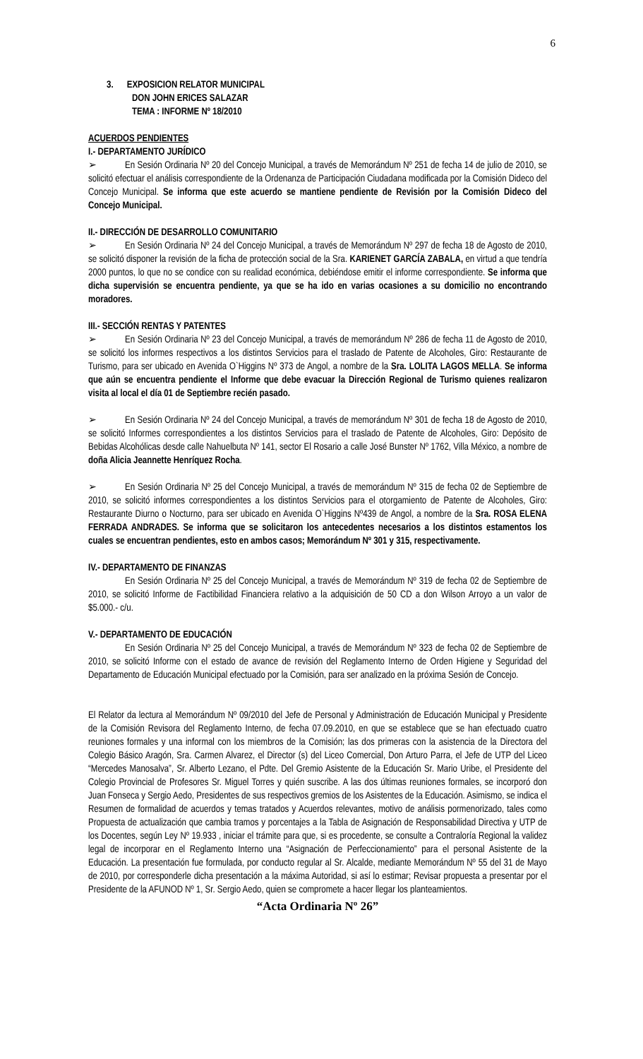6
3. EXPOSICION RELATOR MUNICIPAL
DON JOHN ERICES SALAZAR
TEMA : INFORME Nº 18/2010
ACUERDOS PENDIENTES
I.- DEPARTAMENTO JURÍDICO
➢ En Sesión Ordinaria Nº 20 del Concejo Municipal, a través de Memorándum Nº 251 de fecha 14 de julio de 2010, se solicitó efectuar el análisis correspondiente de la Ordenanza de Participación Ciudadana modificada por la Comisión Dideco del Concejo Municipal. Se informa que este acuerdo se mantiene pendiente de Revisión por la Comisión Dideco del Concejo Municipal.
II.- DIRECCIÓN DE DESARROLLO COMUNITARIO
➢ En Sesión Ordinaria Nº 24 del Concejo Municipal, a través de Memorándum Nº 297 de fecha 18 de Agosto de 2010, se solicitó disponer la revisión de la ficha de protección social de la Sra. KARIENET GARCÍA ZABALA, en virtud a que tendría 2000 puntos, lo que no se condice con su realidad económica, debiéndose emitir el informe correspondiente. Se informa que dicha supervisión se encuentra pendiente, ya que se ha ido en varias ocasiones a su domicilio no encontrando moradores.
III.- SECCIÓN RENTAS Y PATENTES
➢ En Sesión Ordinaria Nº 23 del Concejo Municipal, a través de memorándum Nº 286 de fecha 11 de Agosto de 2010, se solicitó los informes respectivos a los distintos Servicios para el traslado de Patente de Alcoholes, Giro: Restaurante de Turismo, para ser ubicado en Avenida O`Higgins Nº 373 de Angol, a nombre de la Sra. LOLITA LAGOS MELLA. Se informa que aún se encuentra pendiente el Informe que debe evacuar la Dirección Regional de Turismo quienes realizaron visita al local el día 01 de Septiembre recién pasado.
➢ En Sesión Ordinaria Nº 24 del Concejo Municipal, a través de memorándum Nº 301 de fecha 18 de Agosto de 2010, se solicitó Informes correspondientes a los distintos Servicios para el traslado de Patente de Alcoholes, Giro: Depósito de Bebidas Alcohólicas desde calle Nahuelbuta Nº 141, sector El Rosario a calle José Bunster Nº 1762, Villa México, a nombre de doña Alicia Jeannette Henríquez Rocha.
➢ En Sesión Ordinaria Nº 25 del Concejo Municipal, a través de memorándum Nº 315 de fecha 02 de Septiembre de 2010, se solicitó informes correspondientes a los distintos Servicios para el otorgamiento de Patente de Alcoholes, Giro: Restaurante Diurno o Nocturno, para ser ubicado en Avenida O`Higgins Nº439 de Angol, a nombre de la Sra. ROSA ELENA FERRADA ANDRADES. Se informa que se solicitaron los antecedentes necesarios a los distintos estamentos los cuales se encuentran pendientes, esto en ambos casos; Memorándum Nº 301 y 315, respectivamente.
IV.- DEPARTAMENTO DE FINANZAS
En Sesión Ordinaria Nº 25 del Concejo Municipal, a través de Memorándum Nº 319 de fecha 02 de Septiembre de 2010, se solicitó Informe de Factibilidad Financiera relativo a la adquisición de 50 CD a don Wilson Arroyo a un valor de $5.000.- c/u.
V.- DEPARTAMENTO DE EDUCACIÓN
En Sesión Ordinaria Nº 25 del Concejo Municipal, a través de Memorándum Nº 323 de fecha 02 de Septiembre de 2010, se solicitó Informe con el estado de avance de revisión del Reglamento Interno de Orden Higiene y Seguridad del Departamento de Educación Municipal efectuado por la Comisión, para ser analizado en la próxima Sesión de Concejo.
El Relator da lectura al Memorándum Nº 09/2010 del Jefe de Personal y Administración de Educación Municipal y Presidente de la Comisión Revisora del Reglamento Interno, de fecha 07.09.2010, en que se establece que se han efectuado cuatro reuniones formales y una informal con los miembros de la Comisión; las dos primeras con la asistencia de la Directora del Colegio Básico Aragón, Sra. Carmen Alvarez, el Director (s) del Liceo Comercial, Don Arturo Parra, el Jefe de UTP del Liceo “Mercedes Manosalva”, Sr. Alberto Lezano, el Pdte. Del Gremio Asistente de la Educación Sr. Mario Uribe, el Presidente del Colegio Provincial de Profesores Sr. Miguel Torres y quién suscribe. A las dos últimas reuniones formales, se incorporó don Juan Fonseca y Sergio Aedo, Presidentes de sus respectivos gremios de los Asistentes de la Educación. Asimismo, se indica el Resumen de formalidad de acuerdos y temas tratados y Acuerdos relevantes, motivo de análisis pormenorizado, tales como Propuesta de actualización que cambia tramos y porcentajes a la Tabla de Asignación de Responsabilidad Directiva y UTP de los Docentes, según Ley Nº 19.933 , iniciar el trámite para que, si es procedente, se consulte a Contraloría Regional la validez legal de incorporar en el Reglamento Interno una “Asignación de Perfeccionamiento” para el personal Asistente de la Educación. La presentación fue formulada, por conducto regular al Sr. Alcalde, mediante Memorándum Nº 55 del 31 de Mayo de 2010, por corresponderle dicha presentación a la máxima Autoridad, si así lo estimar; Revisar propuesta a presentar por el Presidente de la AFUNOD Nº 1, Sr. Sergio Aedo, quien se compromete a hacer llegar los planteamientos.
“Acta Ordinaria Nº 26”